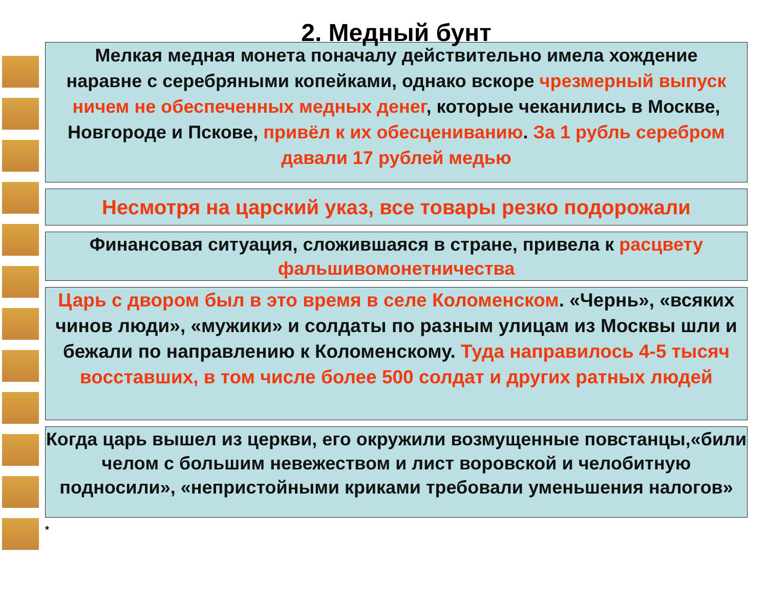2. Медный бунт
Мелкая медная монета поначалу действительно имела хождение
наравне с серебряными копейками, однако вскоре чрезмерный выпуск ничем не обеспеченных медных денег, которые чеканились в Москве, Новгороде и Пскове, привёл к их обесцениванию. За 1 рубль серебром давали 17 рублей медью
Несмотря на царский указ, все товары резко подорожали
Финансовая ситуация, сложившаяся в стране, привела к расцвету фальшивомонетничества
Царь с двором был в это время в селе Коломенском. «Чернь», «всяких чинов люди», «мужики» и солдаты по разным улицам из Москвы шли и бежали по направлению к Коломенскому. Туда направилось 4-5 тысяч восставших, в том числе более 500 солдат и других ратных людей
Когда царь вышел из церкви, его окружили возмущенные повстанцы,«били челом с большим невежеством и лист воровской и челобитную подносили», «непристойными криками требовали уменьшения налогов»
*